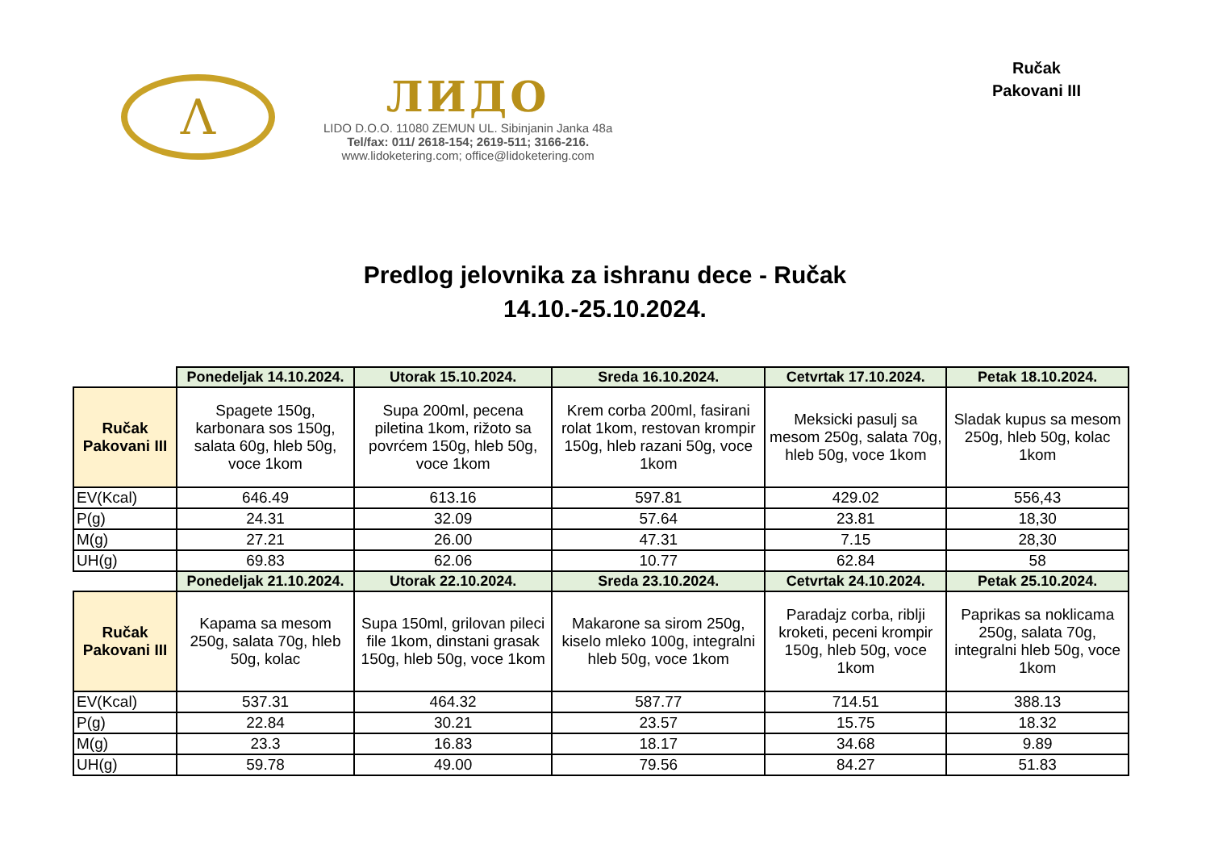Λ
ЛИДО
LIDO D.O.O. 11080 ZEMUN UL. Sibinjanin Janka 48a
Tel/fax: 011/ 2618-154; 2619-511; 3166-216.
www.lidoketering.com; office@lidoketering.com
Ručak
Pakovani III
Predlog jelovnika za ishranu dece - Ručak
14.10.-25.10.2024.
| | Ponedeljak 14.10.2024. | Utorak 15.10.2024. | Sreda 16.10.2024. | Cetvrtak 17.10.2024. | Petak 18.10.2024. |
| Ručak Pakovani III | Spagete 150g, karbonara sos 150g, salata 60g, hleb 50g, voce 1kom | Supa 200ml, pecena piletina 1kom, rižoto sa povrćem 150g, hleb 50g, voce 1kom | Krem corba 200ml, fasirani rolat 1kom, restovan krompir 150g, hleb razani 50g, voce 1kom | Meksicki pasulj sa mesom 250g, salata 70g, hleb 50g, voce 1kom | Sladak kupus sa mesom 250g, hleb 50g, kolac 1kom |
| EV(Kcal) | 646.49 | 613.16 | 597.81 | 429.02 | 556,43 |
| P(g) | 24.31 | 32.09 | 57.64 | 23.81 | 18,30 |
| M(g) | 27.21 | 26.00 | 47.31 | 7.15 | 28,30 |
| UH(g) | 69.83 | 62.06 | 10.77 | 62.84 | 58 |
| | Ponedeljak 21.10.2024. | Utorak 22.10.2024. | Sreda 23.10.2024. | Cetvrtak 24.10.2024. | Petak 25.10.2024. |
| Ručak Pakovani III | Kapama sa mesom 250g, salata 70g, hleb 50g, kolac | Supa 150ml, grilovan pileci file 1kom, dinstani grasak 150g, hleb 50g, voce 1kom | Makarone sa sirom 250g, kiselo mleko 100g, integralni hleb 50g, voce 1kom | Paradajz corba, riblji kroketi, peceni krompir 150g, hleb 50g, voce 1kom | Paprikas sa noklicama 250g, salata 70g, integralni hleb 50g, voce 1kom |
| EV(Kcal) | 537.31 | 464.32 | 587.77 | 714.51 | 388.13 |
| P(g) | 22.84 | 30.21 | 23.57 | 15.75 | 18.32 |
| M(g) | 23.3 | 16.83 | 18.17 | 34.68 | 9.89 |
| UH(g) | 59.78 | 49.00 | 79.56 | 84.27 | 51.83 |